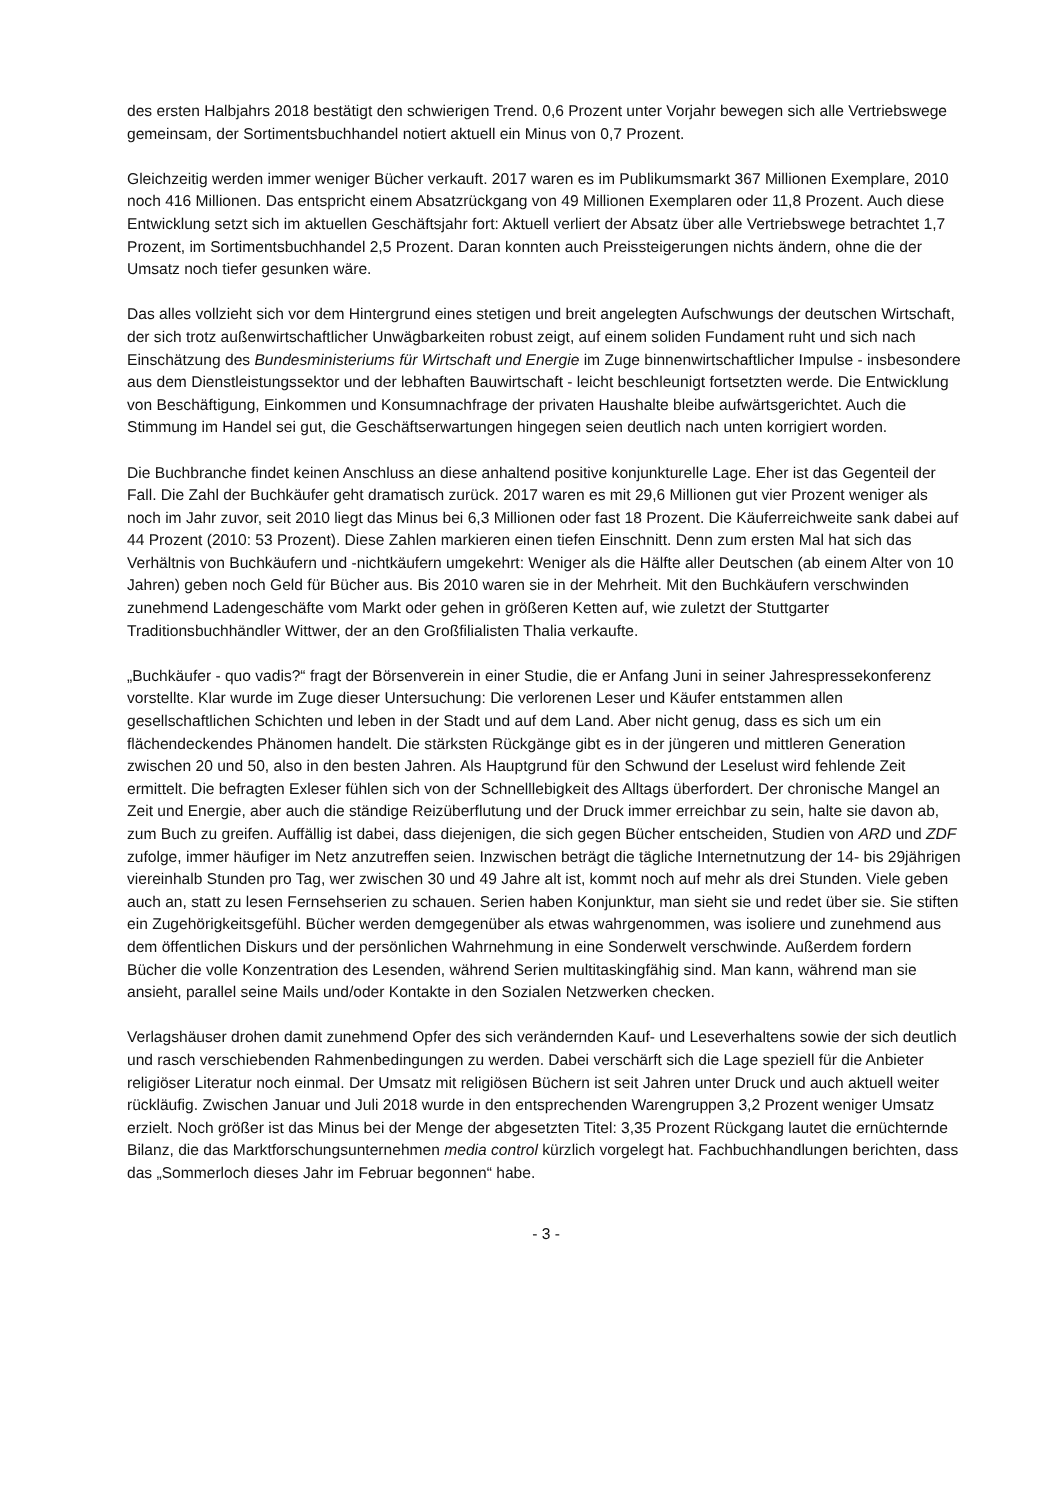des ersten Halbjahrs 2018 bestätigt den schwierigen Trend. 0,6 Prozent unter Vorjahr bewegen sich alle Vertriebswege gemeinsam, der Sortimentsbuchhandel notiert aktuell ein Minus von 0,7 Prozent.
Gleichzeitig werden immer weniger Bücher verkauft. 2017 waren es im Publikumsmarkt 367 Millionen Exemplare, 2010 noch 416 Millionen. Das entspricht einem Absatzrückgang von 49 Millionen Exemplaren oder 11,8 Prozent. Auch diese Entwicklung setzt sich im aktuellen Geschäftsjahr fort: Aktuell verliert der Absatz über alle Vertriebswege betrachtet 1,7 Prozent, im Sortimentsbuchhandel 2,5 Prozent. Daran konnten auch Preissteigerungen nichts ändern, ohne die der Umsatz noch tiefer gesunken wäre.
Das alles vollzieht sich vor dem Hintergrund eines stetigen und breit angelegten Aufschwungs der deutschen Wirtschaft, der sich trotz außenwirtschaftlicher Unwägbarkeiten robust zeigt, auf einem soliden Fundament ruht und sich nach Einschätzung des Bundesministeriums für Wirtschaft und Energie im Zuge binnenwirtschaftlicher Impulse - insbesondere aus dem Dienstleistungssektor und der lebhaften Bauwirtschaft - leicht beschleunigt fortsetzten werde. Die Entwicklung von Beschäftigung, Einkommen und Konsumnachfrage der privaten Haushalte bleibe aufwärtsgerichtet. Auch die Stimmung im Handel sei gut, die Geschäftserwartungen hingegen seien deutlich nach unten korrigiert worden.
Die Buchbranche findet keinen Anschluss an diese anhaltend positive konjunkturelle Lage. Eher ist das Gegenteil der Fall. Die Zahl der Buchkäufer geht dramatisch zurück. 2017 waren es mit 29,6 Millionen gut vier Prozent weniger als noch im Jahr zuvor, seit 2010 liegt das Minus bei 6,3 Millionen oder fast 18 Prozent. Die Käuferreichweite sank dabei auf 44 Prozent (2010: 53 Prozent). Diese Zahlen markieren einen tiefen Einschnitt. Denn zum ersten Mal hat sich das Verhältnis von Buchkäufern und -nichtkäufern umgekehrt: Weniger als die Hälfte aller Deutschen (ab einem Alter von 10 Jahren) geben noch Geld für Bücher aus. Bis 2010 waren sie in der Mehrheit. Mit den Buchkäufern verschwinden zunehmend Ladengeschäfte vom Markt oder gehen in größeren Ketten auf, wie zuletzt der Stuttgarter Traditionsbuchhändler Wittwer, der an den Großfilialisten Thalia verkaufte.
„Buchkäufer - quo vadis?“ fragt der Börsenverein in einer Studie, die er Anfang Juni in seiner Jahrespressekonferenz vorstellte. Klar wurde im Zuge dieser Untersuchung: Die verlorenen Leser und Käufer entstammen allen gesellschaftlichen Schichten und leben in der Stadt und auf dem Land. Aber nicht genug, dass es sich um ein flächendeckendes Phänomen handelt. Die stärksten Rückgänge gibt es in der jüngeren und mittleren Generation zwischen 20 und 50, also in den besten Jahren. Als Hauptgrund für den Schwund der Leselust wird fehlende Zeit ermittelt. Die befragten Exleser fühlen sich von der Schnelllebigkeit des Alltags überfordert. Der chronische Mangel an Zeit und Energie, aber auch die ständige Reizüberflutung und der Druck immer erreichbar zu sein, halte sie davon ab, zum Buch zu greifen. Auffällig ist dabei, dass diejenigen, die sich gegen Bücher entscheiden, Studien von ARD und ZDF zufolge, immer häufiger im Netz anzutreffen seien. Inzwischen beträgt die tägliche Internetnutzung der 14- bis 29jährigen viereinhalb Stunden pro Tag, wer zwischen 30 und 49 Jahre alt ist, kommt noch auf mehr als drei Stunden. Viele geben auch an, statt zu lesen Fernsehserien zu schauen. Serien haben Konjunktur, man sieht sie und redet über sie. Sie stiften ein Zugehörigkeitsgefühl. Bücher werden demgegenüber als etwas wahrgenommen, was isoliere und zunehmend aus dem öffentlichen Diskurs und der persönlichen Wahrnehmung in eine Sonderwelt verschwinde. Außerdem fordern Bücher die volle Konzentration des Lesenden, während Serien multitaskingfähig sind. Man kann, während man sie ansieht, parallel seine Mails und/oder Kontakte in den Sozialen Netzwerken checken.
Verlagshäuser drohen damit zunehmend Opfer des sich verändernden Kauf- und Leseverhaltens sowie der sich deutlich und rasch verschiebenden Rahmenbedingungen zu werden. Dabei verschärft sich die Lage speziell für die Anbieter religiöser Literatur noch einmal. Der Umsatz mit religiösen Büchern ist seit Jahren unter Druck und auch aktuell weiter rückläufig. Zwischen Januar und Juli 2018 wurde in den entsprechenden Warengruppen 3,2 Prozent weniger Umsatz erzielt. Noch größer ist das Minus bei der Menge der abgesetzten Titel: 3,35 Prozent Rückgang lautet die ernüchternde Bilanz, die das Marktforschungsunternehmen media control kürzlich vorgelegt hat. Fachbuchhandlungen berichten, dass das „Sommerloch dieses Jahr im Februar begonnen“ habe.
- 3 -